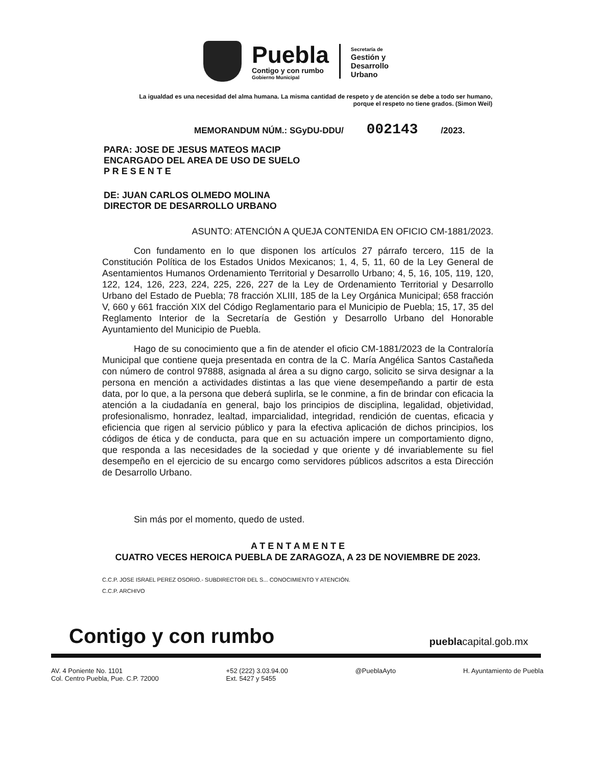Puebla
Contigo y con rumbo
Gobierno Municipal
Secretaría de
Gestión y
Desarrollo
Urbano
La igualdad es una necesidad del alma humana. La misma cantidad de respeto y de atención se debe a todo ser humano, porque el respeto no tiene grados. (Simon Weil)
MEMORANDUM NÚM.: SGyDU-DDU/ 002143 /2023.
PARA: JOSE DE JESUS MATEOS MACIP
ENCARGADO DEL AREA DE USO DE SUELO
P R E S E N T E
DE: JUAN CARLOS OLMEDO MOLINA
DIRECTOR DE DESARROLLO URBANO
ASUNTO: ATENCIÓN A QUEJA CONTENIDA EN OFICIO CM-1881/2023.
Con fundamento en lo que disponen los artículos 27 párrafo tercero, 115 de la Constitución Política de los Estados Unidos Mexicanos; 1, 4, 5, 11, 60 de la Ley General de Asentamientos Humanos Ordenamiento Territorial y Desarrollo Urbano; 4, 5, 16, 105, 119, 120, 122, 124, 126, 223, 224, 225, 226, 227 de la Ley de Ordenamiento Territorial y Desarrollo Urbano del Estado de Puebla; 78 fracción XLIII, 185 de la Ley Orgánica Municipal; 658 fracción V, 660 y 661 fracción XIX del Código Reglamentario para el Municipio de Puebla; 15, 17, 35 del Reglamento Interior de la Secretaría de Gestión y Desarrollo Urbano del Honorable Ayuntamiento del Municipio de Puebla.
Hago de su conocimiento que a fin de atender el oficio CM-1881/2023 de la Contraloría Municipal que contiene queja presentada en contra de la C. María Angélica Santos Castañeda con número de control 97888, asignada al área a su digno cargo, solicito se sirva designar a la persona en mención a actividades distintas a las que viene desempeñando a partir de esta data, por lo que, a la persona que deberá suplirla, se le conmine, a fin de brindar con eficacia la atención a la ciudadanía en general, bajo los principios de disciplina, legalidad, objetividad, profesionalismo, honradez, lealtad, imparcialidad, integridad, rendición de cuentas, eficacia y eficiencia que rigen al servicio público y para la efectiva aplicación de dichos principios, los códigos de ética y de conducta, para que en su actuación impere un comportamiento digno, que responda a las necesidades de la sociedad y que oriente y dé invariablemente su fiel desempeño en el ejercicio de su encargo como servidores públicos adscritos a esta Dirección de Desarrollo Urbano.
Sin más por el momento, quedo de usted.
A T E N T A M E N T E
CUATRO VECES HEROICA PUEBLA DE ZARAGOZA, A 23 DE NOVIEMBRE DE 2023.
C.C.P. JOSE ISRAEL PEREZ OSORIO.- SUBDIRECTOR DEL S... CONOCIMIENTO Y ATENCIÓN.
C.C.P. ARCHIVO
Contigo y con rumbo pueblacapital.gob.mx
AV. 4 Poniente No. 1101
Col. Centro Puebla, Pue. C.P. 72000 +52 (222) 3.03.94.00
Ext. 5427 y 5455 @PueblaAyto H. Ayuntamiento de Puebla